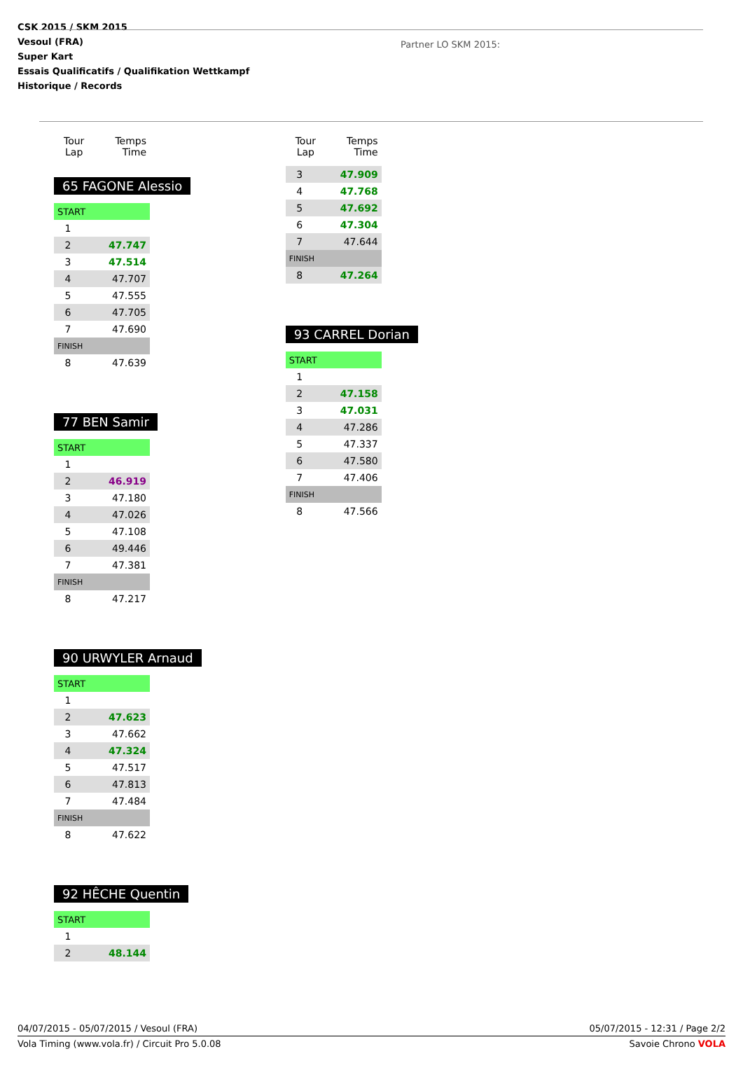CSK 2015 / SKM 2015
Vesoul (FRA)
Super Kart
Essais Qualificatifs / Qualifikation Wettkampf
Historique / Records
Partner LO SKM 2015:
| Tour Lap | Temps Time |
| --- | --- |
65 FAGONE Alessio
| START | |
| 1 | |
| 2 | 47.747 |
| 3 | 47.514 |
| 4 | 47.707 |
| 5 | 47.555 |
| 6 | 47.705 |
| 7 | 47.690 |
| FINISH | |
| 8 | 47.639 |
77 BEN Samir
| START | |
| 1 | |
| 2 | 46.919 |
| 3 | 47.180 |
| 4 | 47.026 |
| 5 | 47.108 |
| 6 | 49.446 |
| 7 | 47.381 |
| FINISH | |
| 8 | 47.217 |
90 URWYLER Arnaud
| START | |
| 1 | |
| 2 | 47.623 |
| 3 | 47.662 |
| 4 | 47.324 |
| 5 | 47.517 |
| 6 | 47.813 |
| 7 | 47.484 |
| FINISH | |
| 8 | 47.622 |
92 HÊCHE Quentin
| START | |
| 1 | |
| 2 | 48.144 |
| Tour Lap | Temps Time |
| --- | --- |
| 3 | 47.909 |
| 4 | 47.768 |
| 5 | 47.692 |
| 6 | 47.304 |
| 7 | 47.644 |
| FINISH | |
| 8 | 47.264 |
93 CARREL Dorian
| START | |
| 1 | |
| 2 | 47.158 |
| 3 | 47.031 |
| 4 | 47.286 |
| 5 | 47.337 |
| 6 | 47.580 |
| 7 | 47.406 |
| FINISH | |
| 8 | 47.566 |
04/07/2015 - 05/07/2015 / Vesoul (FRA) 05/07/2015 - 12:31 / Page 2/2
Vola Timing (www.vola.fr) / Circuit Pro 5.0.08 Savoie Chrono VOLA